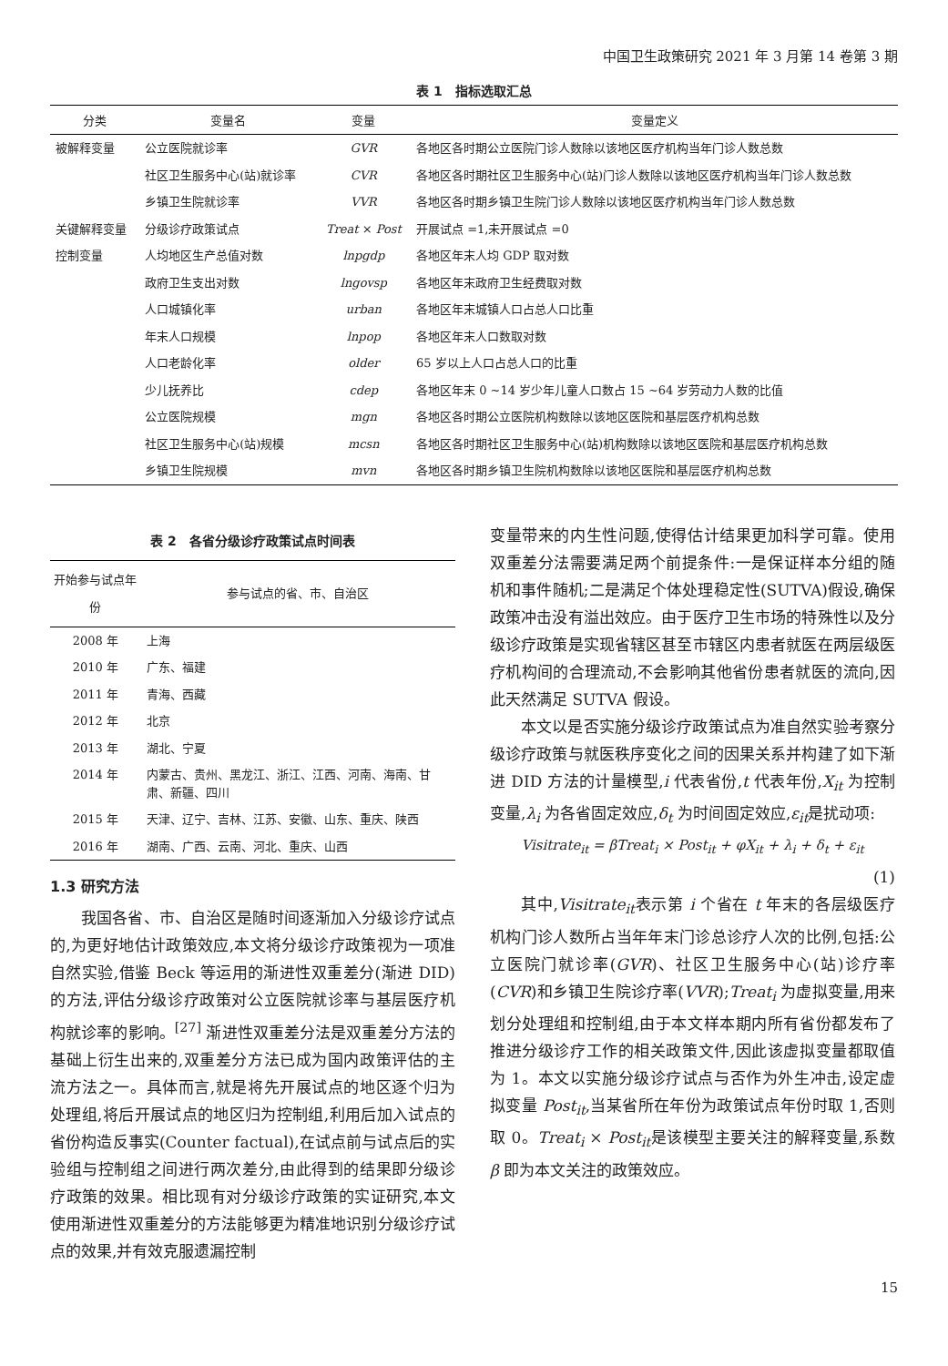中国卫生政策研究 2021 年 3 月第 14 卷第 3 期
表 1　指标选取汇总
| 分类 | 变量名 | 变量 | 变量定义 |
| --- | --- | --- | --- |
| 被解释变量 | 公立医院就诊率 | GVR | 各地区各时期公立医院门诊人数除以该地区医疗机构当年门诊人数总数 |
| | 社区卫生服务中心(站)就诊率 | CVR | 各地区各时期社区卫生服务中心(站)门诊人数除以该地区医疗机构当年门诊人数总数 |
| | 乡镇卫生院就诊率 | VVR | 各地区各时期乡镇卫生院门诊人数除以该地区医疗机构当年门诊人数总数 |
| 关键解释变量 | 分级诊疗政策试点 | Treat × Post | 开展试点 =1,未开展试点 =0 |
| 控制变量 | 人均地区生产总值对数 | lnpgdp | 各地区年末人均 GDP 取对数 |
| | 政府卫生支出对数 | lngovsp | 各地区年末政府卫生经费取对数 |
| | 人口城镇化率 | urban | 各地区年末城镇人口占总人口比重 |
| | 年末人口规模 | lnpop | 各地区年末人口数取对数 |
| | 人口老龄化率 | older | 65 岁以上人口占总人口的比重 |
| | 少儿抚养比 | cdep | 各地区年末 0 ~14 岁少年儿童人口数占 15 ~64 岁劳动力人数的比值 |
| | 公立医院规模 | mgn | 各地区各时期公立医院机构数除以该地区医院和基层医疗机构总数 |
| | 社区卫生服务中心(站)规模 | mcsn | 各地区各时期社区卫生服务中心(站)机构数除以该地区医院和基层医疗机构总数 |
| | 乡镇卫生院规模 | mvn | 各地区各时期乡镇卫生院机构数除以该地区医院和基层医疗机构总数 |
表 2　各省分级诊疗政策试点时间表
| 开始参与试点年份 | 参与试点的省、市、自治区 |
| --- | --- |
| 2008 年 | 上海 |
| 2010 年 | 广东、福建 |
| 2011 年 | 青海、西藏 |
| 2012 年 | 北京 |
| 2013 年 | 湖北、宁夏 |
| 2014 年 | 内蒙古、贵州、黑龙江、浙江、江西、河南、海南、甘肃、新疆、四川 |
| 2015 年 | 天津、辽宁、吉林、江苏、安徽、山东、重庆、陕西 |
| 2016 年 | 湖南、广西、云南、河北、重庆、山西 |
1.3 研究方法
我国各省、市、自治区是随时间逐渐加入分级诊疗试点的,为更好地估计政策效应,本文将分级诊疗政策视为一项准自然实验,借鉴 Beck 等运用的渐进性双重差分(渐进 DID)的方法,评估分级诊疗政策对公立医院就诊率与基层医疗机构就诊率的影响。<sup>[27]</sup> 渐进性双重差分法是双重差分方法的基础上衍生出来的,双重差分方法已成为国内政策评估的主流方法之一。具体而言,就是将先开展试点的地区逐个归为处理组,将后开展试点的地区归为控制组,利用后加入试点的省份构造反事实(Counter factual),在试点前与试点后的实验组与控制组之间进行两次差分,由此得到的结果即分级诊疗政策的效果。相比现有对分级诊疗政策的实证研究,本文使用渐进性双重差分的方法能够更为精准地识别分级诊疗试点的效果,并有效克服遗漏控制
变量带来的内生性问题,使得估计结果更加科学可靠。使用双重差分法需要满足两个前提条件:一是保证样本分组的随机和事件随机;二是满足个体处理稳定性(SUTVA)假设,确保政策冲击没有溢出效应。由于医疗卫生市场的特殊性以及分级诊疗政策是实现省辖区甚至市辖区内患者就医在两层级医疗机构间的合理流动,不会影响其他省份患者就医的流向,因此天然满足 SUTVA 假设。
本文以是否实施分级诊疗政策试点为准自然实验考察分级诊疗政策与就医秩序变化之间的因果关系并构建了如下渐进 DID 方法的计量模型,i 代表省份,t 代表年份,X<sub>it</sub> 为控制变量,λ<sub>i</sub> 为各省固定效应,δ<sub>t</sub> 为时间固定效应,ε<sub>it</sub>是扰动项:
Visitrate<sub>it</sub> = βTreat<sub>i</sub> × Post<sub>it</sub> + φX<sub>it</sub> + λ<sub>i</sub> + δ<sub>t</sub> + ε<sub>it</sub>
(1)
其中,Visitrate<sub>it</sub>表示第 i 个省在 t 年末的各层级医疗机构门诊人数所占当年年末门诊总诊疗人次的比例,包括:公立医院门就诊率(GVR)、社区卫生服务中心(站)诊疗率(CVR)和乡镇卫生院诊疗率(VVR);Treat<sub>i</sub> 为虚拟变量,用来划分处理组和控制组,由于本文样本期内所有省份都发布了推进分级诊疗工作的相关政策文件,因此该虚拟变量都取值为 1。本文以实施分级诊疗试点与否作为外生冲击,设定虚拟变量 Post<sub>it</sub>,当某省所在年份为政策试点年份时取 1,否则取 0。Treat<sub>i</sub> × Post<sub>it</sub>是该模型主要关注的解释变量,系数 β 即为本文关注的政策效应。
15